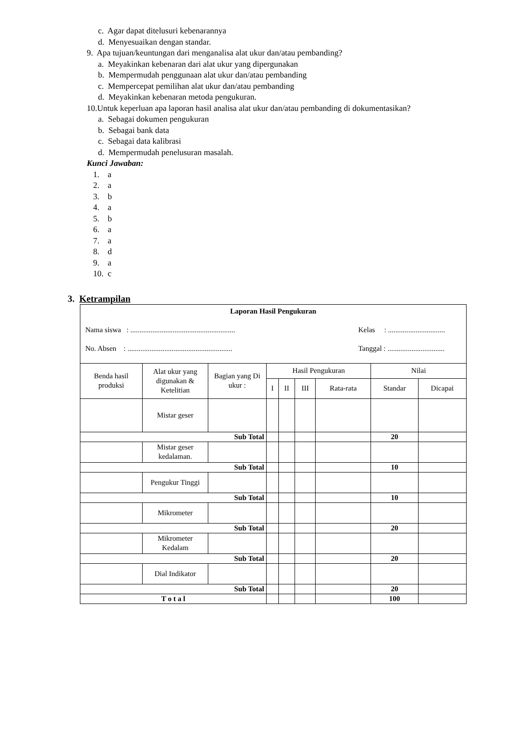c. Agar dapat ditelusuri kebenarannya
d. Menyesuaikan dengan standar.
9. Apa tujuan/keuntungan dari menganalisa alat ukur dan/atau pembanding?
a. Meyakinkan kebenaran dari alat ukur yang dipergunakan
b. Mempermudah penggunaan alat ukur dan/atau pembanding
c. Mempercepat pemilihan alat ukur dan/atau pembanding
d. Meyakinkan kebenaran metoda pengukuran.
10.Untuk keperluan apa laporan hasil analisa alat ukur dan/atau pembanding di dokumentasikan?
a. Sebagai dokumen pengukuran
b. Sebagai bank data
c. Sebagai data kalibrasi
d. Mempermudah penelusuran masalah.
Kunci Jawaban:
1. a
2. a
3. b
4. a
5. b
6. a
7. a
8. d
9. a
10. c
3. Ketrampilan
| Laporan Hasil Pengukuran Nama siswa : ......................................................... Kelas : ............................... No. Absen : ......................................................... Tanggal : ............................... | | | | | | | | |
| Benda hasil produksi | Alat ukur yang digunakan & Ketelitian | Bagian yang Di ukur : | Hasil Pengukuran | | | | Nilai | |
| | | | I | II | III | Rata-rata | Standar | Dicapai |
| | Mistar geser | | | | | | | |
| Sub Total | | | | | | | 20 | |
| | Mistar geser kedalaman. | | | | | | | |
| Sub Total | | | | | | | 10 | |
| | Pengukur Tinggi | | | | | | | |
| Sub Total | | | | | | | 10 | |
| | Mikrometer | | | | | | | |
| Sub Total | | | | | | | 20 | |
| | Mikrometer Kedalam | | | | | | | |
| Sub Total | | | | | | | 20 | |
| | Dial Indikator | | | | | | | |
| Sub Total | | | | | | | 20 | |
| T o t a l | | | | | | | 100 | |